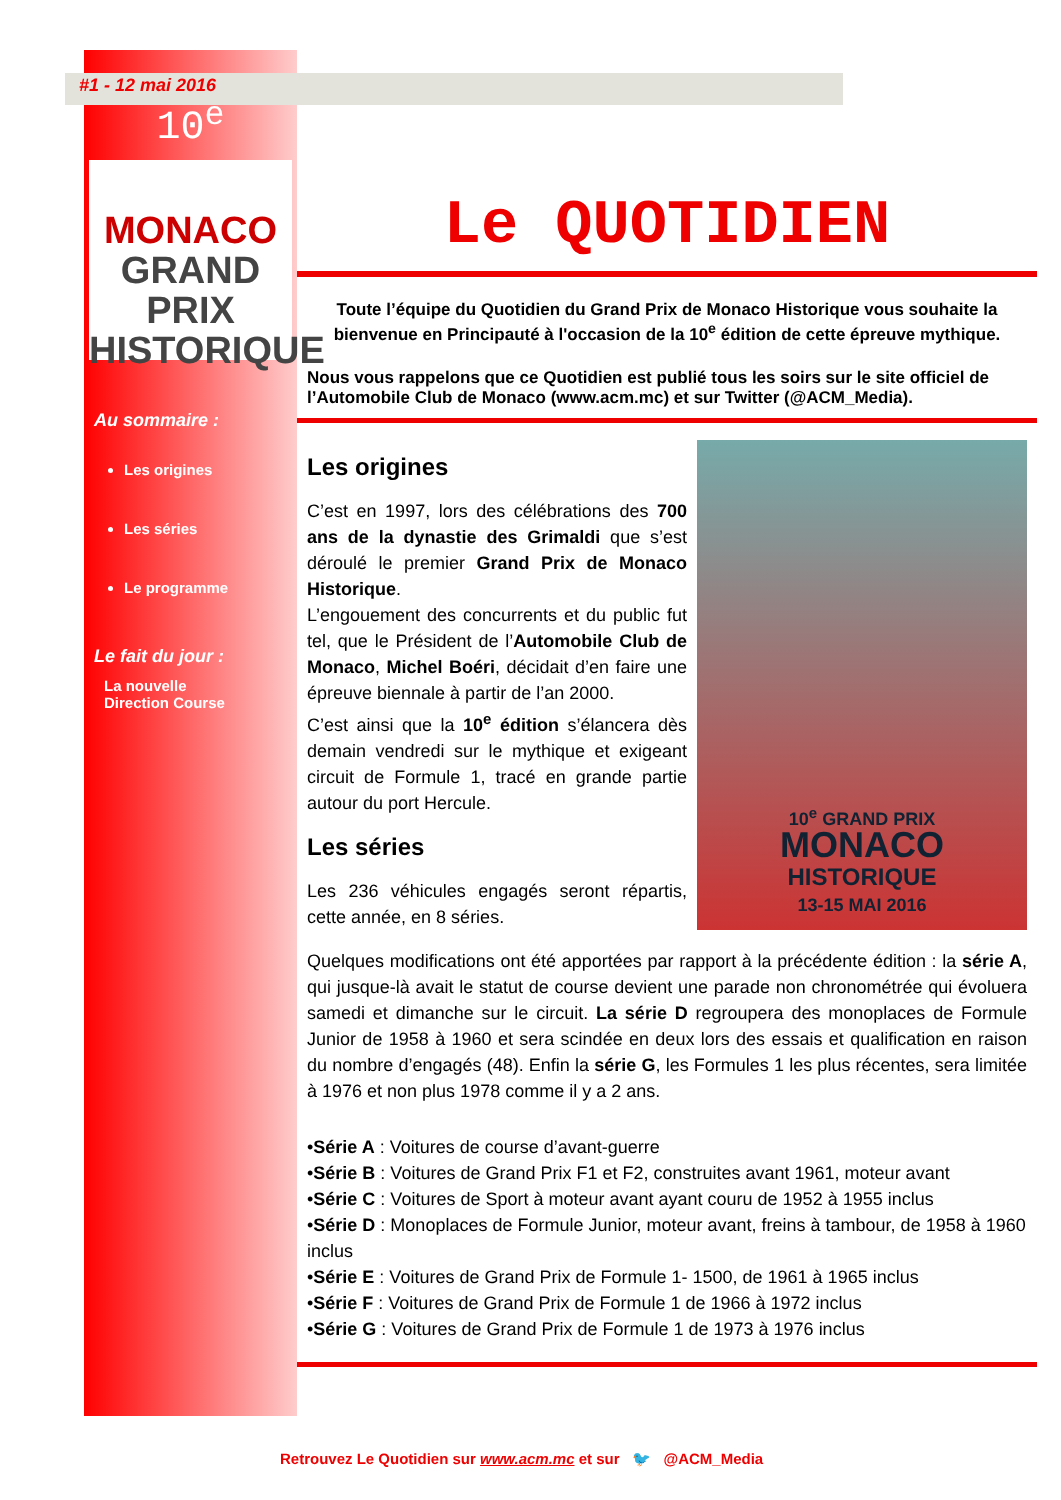#1 - 12 mai 2016
10<sup>e</sup>
MONACO
GRAND PRIX
HISTORIQUE
Au sommaire :
Les origines
Les séries
Le programme
Le fait du jour :
La nouvelle
Direction Course
Le QUOTIDIEN
Toute l’équipe du Quotidien du Grand Prix de Monaco Historique vous souhaite la bienvenue en Principauté à l'occasion de la 10<sup>e</sup> édition de cette épreuve mythique.
Nous vous rappelons que ce Quotidien est publié tous les soirs sur le site officiel de l’Automobile Club de Monaco (www.acm.mc) et sur Twitter (@ACM_Media).
Les origines
C’est en 1997, lors des célébrations des 700 ans de la dynastie des Grimaldi que s’est déroulé le premier Grand Prix de Monaco Historique.
L’engouement des concurrents et du public fut tel, que le Président de l’Automobile Club de Monaco, Michel Boéri, décidait d’en faire une épreuve biennale à partir de l’an 2000.
C’est ainsi que la 10<sup>e</sup> édition s’élancera dès demain vendredi sur le mythique et exigeant circuit de Formule 1, tracé en grande partie autour du port Hercule.
Les séries
Les 236 véhicules engagés seront répartis, cette année, en 8 séries.
10<sup>e</sup> GRAND PRIX
MONACO
HISTORIQUE
13-15 MAI 2016
Quelques modifications ont été apportées par rapport à la précédente édition : la série A, qui jusque-là avait le statut de course devient une parade non chronométrée qui évoluera samedi et dimanche sur le circuit. La série D regroupera des monoplaces de Formule Junior de 1958 à 1960 et sera scindée en deux lors des essais et qualification en raison du nombre d’engagés (48). Enfin la série G, les Formules 1 les plus récentes, sera limitée à 1976 et non plus 1978 comme il y a 2 ans.
•Série A : Voitures de course d’avant-guerre
•Série B : Voitures de Grand Prix F1 et F2, construites avant 1961, moteur avant
•Série C : Voitures de Sport à moteur avant ayant couru de 1952 à 1955 inclus
•Série D : Monoplaces de Formule Junior, moteur avant, freins à tambour, de 1958 à 1960 inclus
•Série E : Voitures de Grand Prix de Formule 1- 1500, de 1961 à 1965 inclus
•Série F : Voitures de Grand Prix de Formule 1 de 1966 à 1972 inclus
•Série G : Voitures de Grand Prix de Formule 1 de 1973 à 1976 inclus
Retrouvez Le Quotidien sur www.acm.mc et sur 🐦 @ACM_Media